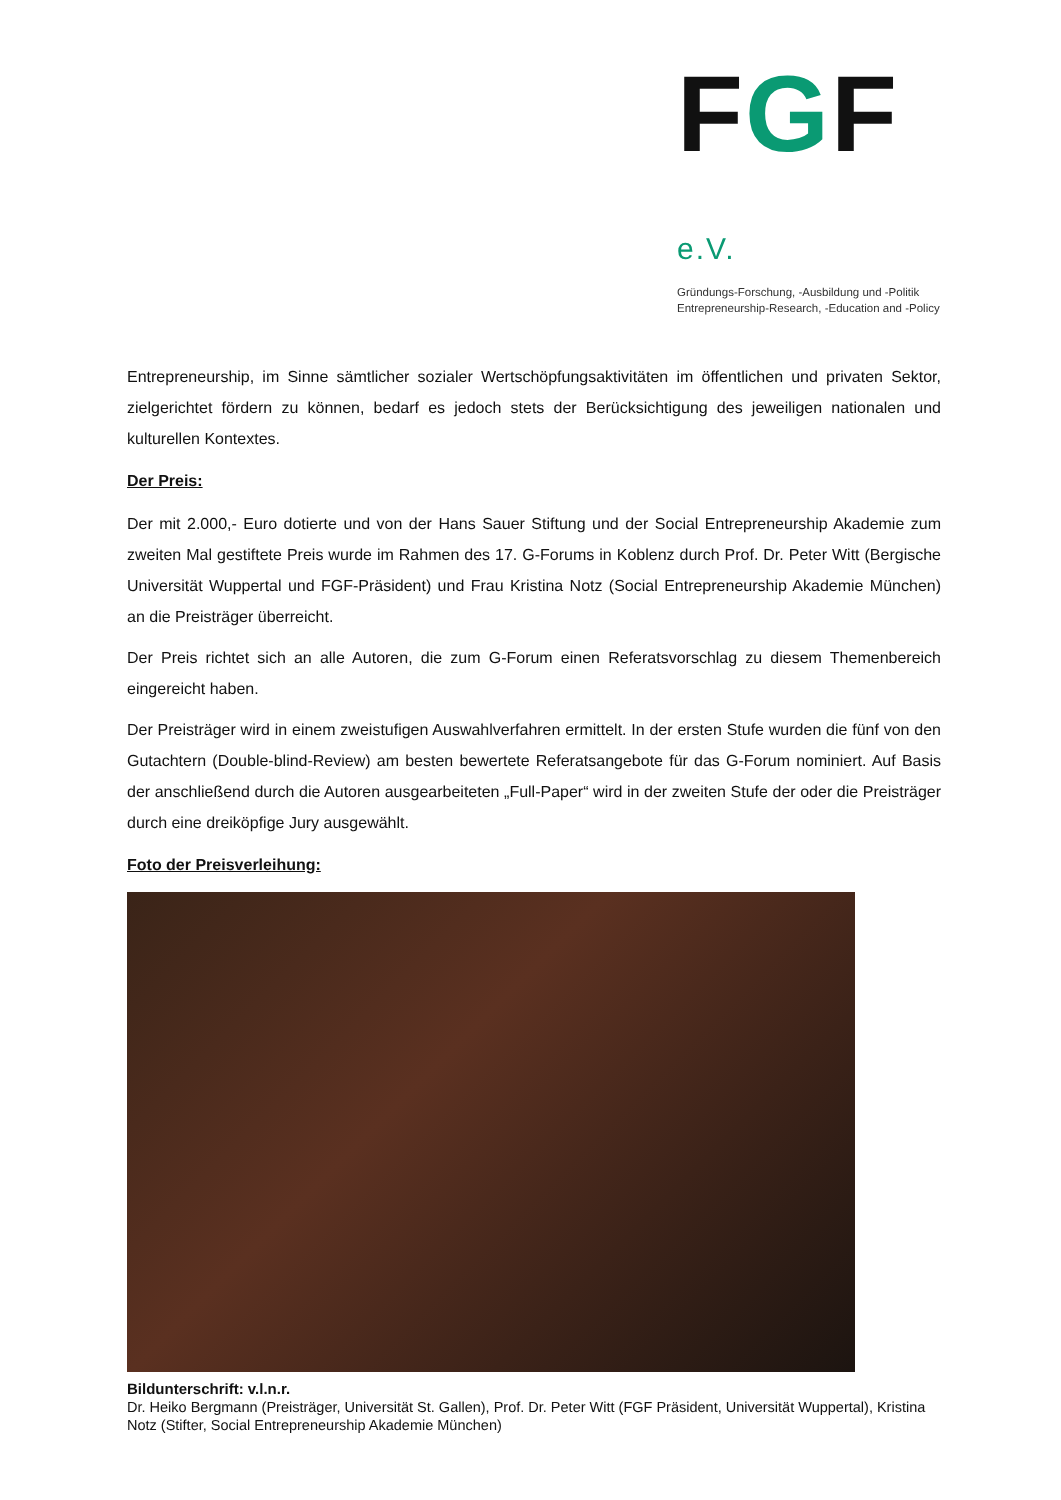FGF e.V.
Gründungs-Forschung, -Ausbildung und -Politik
Entrepreneurship-Research, -Education and -Policy
Entrepreneurship, im Sinne sämtlicher sozialer Wertschöpfungsaktivitäten im öffentlichen und privaten Sektor, zielgerichtet fördern zu können, bedarf es jedoch stets der Berücksichtigung des jeweiligen nationalen und kulturellen Kontextes.
Der Preis:
Der mit 2.000,- Euro dotierte und von der Hans Sauer Stiftung und der Social Entrepreneurship Akademie zum zweiten Mal gestiftete Preis wurde im Rahmen des 17. G-Forums in Koblenz durch Prof. Dr. Peter Witt (Bergische Universität Wuppertal und FGF-Präsident) und Frau Kristina Notz (Social Entrepreneurship Akademie München) an die Preisträger überreicht.
Der Preis richtet sich an alle Autoren, die zum G-Forum einen Referatsvorschlag zu diesem Themenbereich eingereicht haben.
Der Preisträger wird in einem zweistufigen Auswahlverfahren ermittelt. In der ersten Stufe wurden die fünf von den Gutachtern (Double-blind-Review) am besten bewertete Referatsangebote für das G-Forum nominiert. Auf Basis der anschließend durch die Autoren ausgearbeiteten „Full-Paper“ wird in der zweiten Stufe der oder die Preisträger durch eine dreiköpfige Jury ausgewählt.
Foto der Preisverleihung:
Bildunterschrift: v.l.n.r.
Dr. Heiko Bergmann (Preisträger, Universität St. Gallen), Prof. Dr. Peter Witt (FGF Präsident, Universität Wuppertal), Kristina Notz (Stifter, Social Entrepreneurship Akademie München)